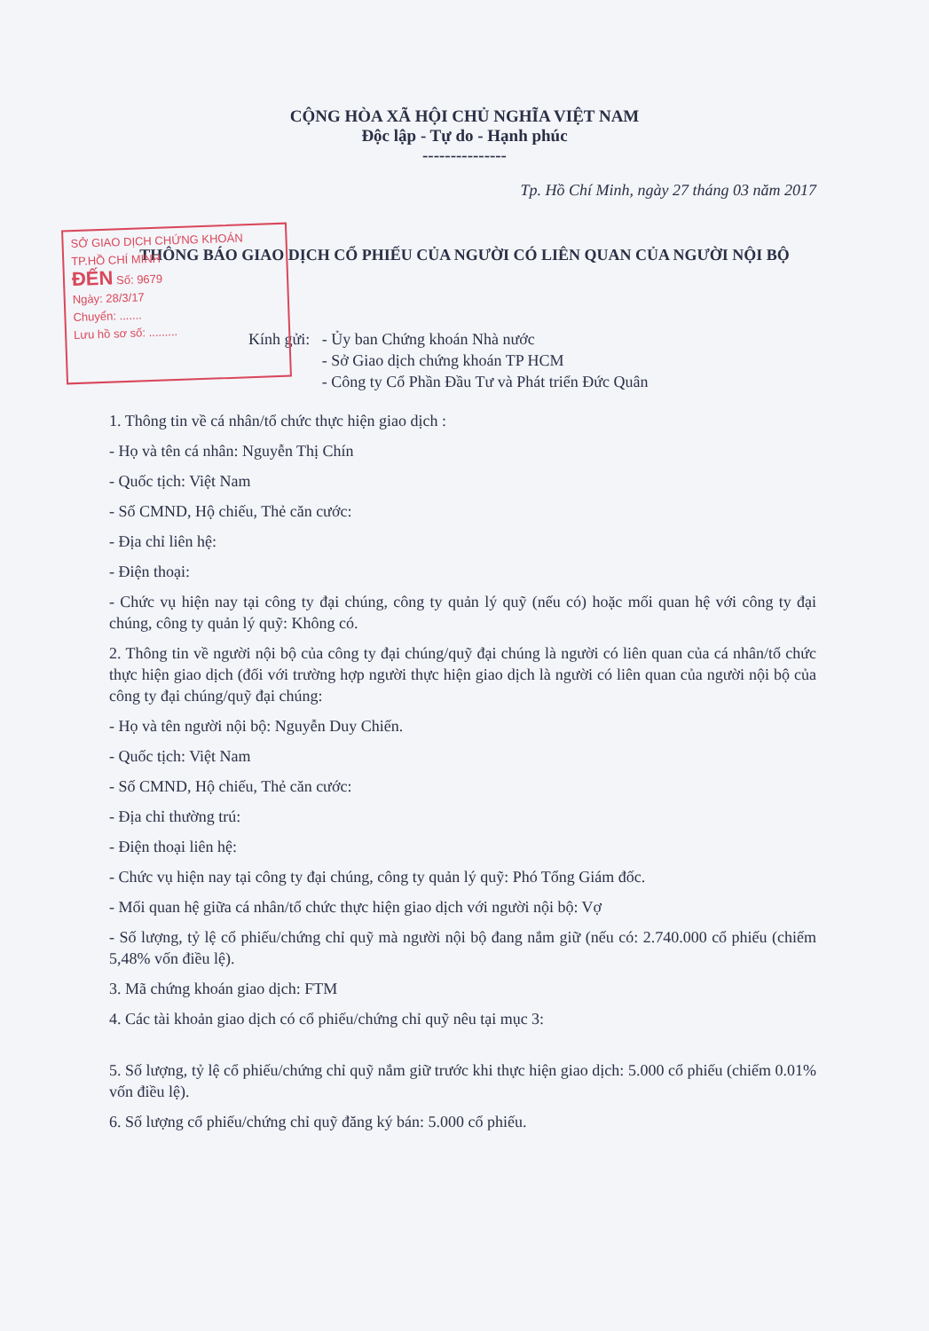CỘNG HÒA XÃ HỘI CHỦ NGHĨA VIỆT NAM
Độc lập - Tự do - Hạnh phúc
---------------
Tp. Hồ Chí Minh, ngày 27 tháng 03 năm 2017
THÔNG BÁO GIAO DỊCH CỔ PHIẾU CỦA NGƯỜI CÓ LIÊN QUAN CỦA NGƯỜI NỘI BỘ
SỞ GIAO DỊCH CHỨNG KHOÁN
TP.HỒ CHÍ MINH
ĐẾN Số: 9679
Ngày: 28/3/17
Chuyển: .......
Lưu hồ sơ số: .........
Kính gửi: - Ủy ban Chứng khoán Nhà nước
- Sở Giao dịch chứng khoán TP HCM
- Công ty Cổ Phần Đầu Tư và Phát triển Đức Quân
1. Thông tin về cá nhân/tổ chức thực hiện giao dịch :
- Họ và tên cá nhân: Nguyễn Thị Chín
- Quốc tịch: Việt Nam
- Số CMND, Hộ chiếu, Thẻ căn cước:
- Địa chỉ liên hệ:
- Điện thoại:
- Chức vụ hiện nay tại công ty đại chúng, công ty quản lý quỹ (nếu có) hoặc mối quan hệ với công ty đại chúng, công ty quản lý quỹ: Không có.
2. Thông tin về người nội bộ của công ty đại chúng/quỹ đại chúng là người có liên quan của cá nhân/tổ chức thực hiện giao dịch (đối với trường hợp người thực hiện giao dịch là người có liên quan của người nội bộ của công ty đại chúng/quỹ đại chúng:
- Họ và tên người nội bộ: Nguyễn Duy Chiến.
- Quốc tịch: Việt Nam
- Số CMND, Hộ chiếu, Thẻ căn cước:
- Địa chỉ thường trú:
- Điện thoại liên hệ:
- Chức vụ hiện nay tại công ty đại chúng, công ty quản lý quỹ: Phó Tổng Giám đốc.
- Mối quan hệ giữa cá nhân/tổ chức thực hiện giao dịch với người nội bộ: Vợ
- Số lượng, tỷ lệ cổ phiếu/chứng chỉ quỹ mà người nội bộ đang nắm giữ (nếu có: 2.740.000 cổ phiếu (chiếm 5,48% vốn điều lệ).
3. Mã chứng khoán giao dịch: FTM
4. Các tài khoản giao dịch có cổ phiếu/chứng chỉ quỹ nêu tại mục 3:
5. Số lượng, tỷ lệ cổ phiếu/chứng chỉ quỹ nắm giữ trước khi thực hiện giao dịch: 5.000 cổ phiếu (chiếm 0.01% vốn điều lệ).
6. Số lượng cổ phiếu/chứng chỉ quỹ đăng ký bán: 5.000 cổ phiếu.